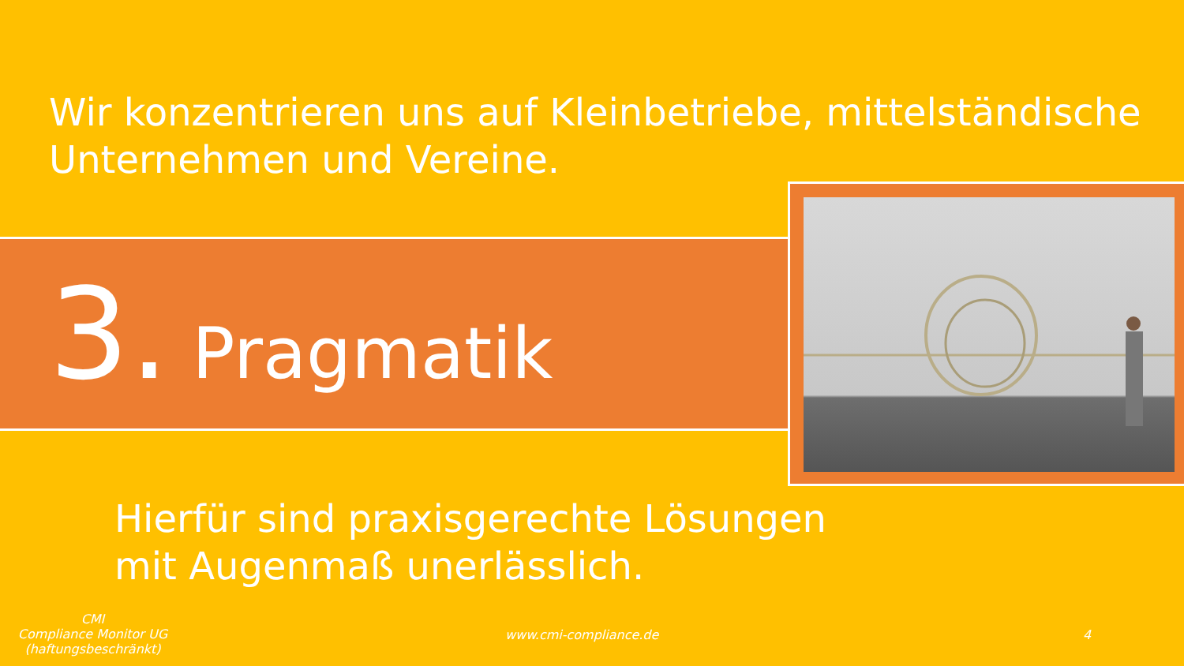Wir konzentrieren uns auf Kleinbetriebe, mittelständische Unternehmen und Vereine.
3. Pragmatik
Hierfür sind praxisgerechte Lösungen
mit Augenmaß unerlässlich.
CMI
Compliance Monitor UG
(haftungsbeschränkt)
www.cmi-compliance.de 4